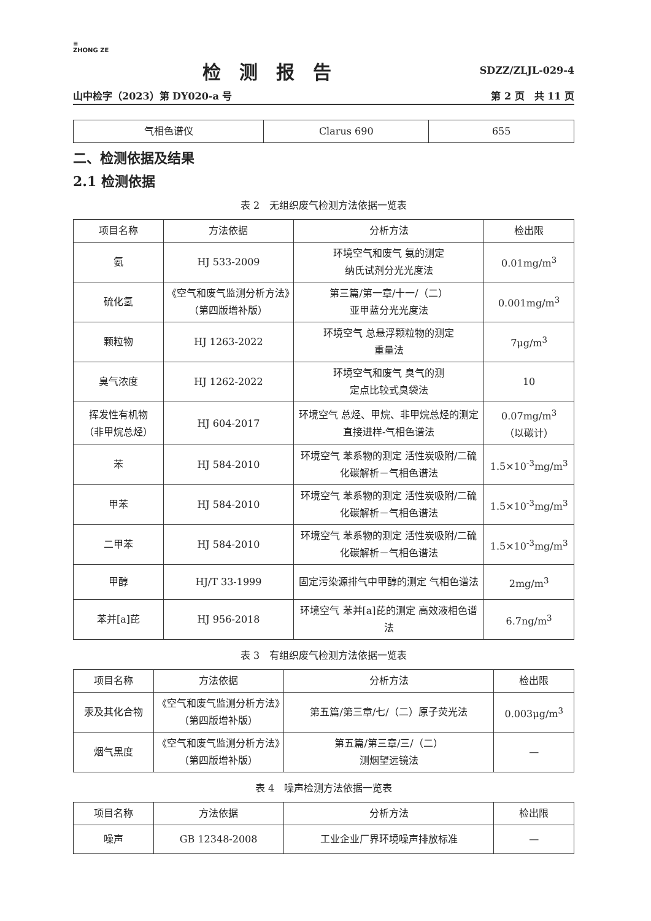≡
ZHONG ZE SDZZ/ZLJL-029-4
检测报告
山中检字（2023）第 DY020-a 号 第 2 页　共 11 页
| 气相色谱仪 | Clarus 690 | 655 |
二、检测依据及结果
2.1 检测依据
表 2　无组织废气检测方法依据一览表
| 项目名称 | 方法依据 | 分析方法 | 检出限 |
| --- | --- | --- | --- |
| 氨 | HJ 533-2009 | 环境空气和废气 氨的测定 纳氏试剂分光光度法 | 0.01mg/m<sup>3</sup> |
| 硫化氢 | 《空气和废气监测分析方法》（第四版增补版） | 第三篇/第一章/十一/（二） 亚甲蓝分光光度法 | 0.001mg/m<sup>3</sup> |
| 颗粒物 | HJ 1263-2022 | 环境空气 总悬浮颗粒物的测定 重量法 | 7μg/m<sup>3</sup> |
| 臭气浓度 | HJ 1262-2022 | 环境空气和废气 臭气的测 定点比较式臭袋法 | 10 |
| 挥发性有机物 （非甲烷总烃） | HJ 604-2017 | 环境空气 总烃、甲烷、非甲烷总烃的测定 直接进样-气相色谱法 | 0.07mg/m<sup>3</sup> （以碳计） |
| 苯 | HJ 584-2010 | 环境空气 苯系物的测定 活性炭吸附/二硫化碳解析－气相色谱法 | 1.5×10<sup>-3</sup>mg/m<sup>3</sup> |
| 甲苯 | HJ 584-2010 | 环境空气 苯系物的测定 活性炭吸附/二硫化碳解析－气相色谱法 | 1.5×10<sup>-3</sup>mg/m<sup>3</sup> |
| 二甲苯 | HJ 584-2010 | 环境空气 苯系物的测定 活性炭吸附/二硫化碳解析－气相色谱法 | 1.5×10<sup>-3</sup>mg/m<sup>3</sup> |
| 甲醇 | HJ/T 33-1999 | 固定污染源排气中甲醇的测定 气相色谱法 | 2mg/m<sup>3</sup> |
| 苯并[a]芘 | HJ 956-2018 | 环境空气 苯并[a]芘的测定 高效液相色谱法 | 6.7ng/m<sup>3</sup> |
表 3　有组织废气检测方法依据一览表
| 项目名称 | 方法依据 | 分析方法 | 检出限 |
| --- | --- | --- | --- |
| 汞及其化合物 | 《空气和废气监测分析方法》（第四版增补版） | 第五篇/第三章/七/（二）原子荧光法 | 0.003μg/m<sup>3</sup> |
| 烟气黑度 | 《空气和废气监测分析方法》（第四版增补版） | 第五篇/第三章/三/（二） 测烟望远镜法 | — |
表 4　噪声检测方法依据一览表
| 项目名称 | 方法依据 | 分析方法 | 检出限 |
| --- | --- | --- | --- |
| 噪声 | GB 12348-2008 | 工业企业厂界环境噪声排放标准 | — |